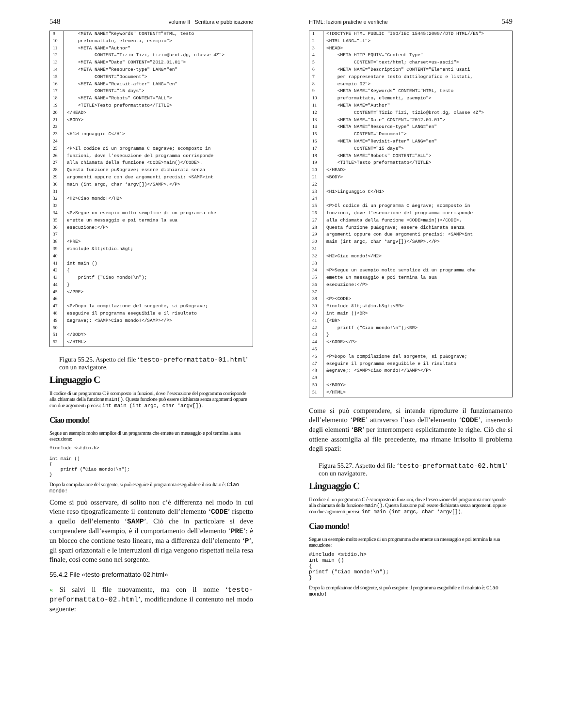548 volume II Scrittura e pubblicazione
| 9 | <META NAME="Keywords" CONTENT="HTML, testo |
| 10 | preformattato, elementi, esempio"> |
| 11 | <META NAME="Author" |
| 12 | CONTENT="Tizio Tizi, tizio@brot.dg, classe 4Z"> |
| 13 | <META NAME="Date" CONTENT="2012.01.01"> |
| 14 | <META NAME="Resource-type" LANG="en" |
| 15 | CONTENT="Document"> |
| 16 | <META NAME="Revisit-after" LANG="en" |
| 17 | CONTENT="15 days"> |
| 18 | <META NAME="Robots" CONTENT="ALL"> |
| 19 | <TITLE>Testo preformattato</TITLE> |
| 20 | </HEAD> |
| 21 | <BODY> |
| 22 | |
| 23 | <H1>Linguaggio C</H1> |
| 24 | |
| 25 | <P>Il codice di un programma C &egrave; scomposto in |
| 26 | funzioni, dove l’esecuzione del programma corrisponde |
| 27 | alla chiamata della funzione <CODE>main()</CODE>. |
| 28 | Questa funzione pu&ograve; essere dichiarata senza |
| 29 | argomenti oppure con due argomenti precisi: <SAMP>int |
| 30 | main (int argc, char *argv[])</SAMP>.</P> |
| 31 | |
| 32 | <H2>Ciao mondo!</H2> |
| 33 | |
| 34 | <P>Segue un esempio molto semplice di un programma che |
| 35 | emette un messaggio e poi termina la sua |
| 36 | esecuzione:</P> |
| 37 | |
| 38 | <PRE> |
| 39 | #include &lt;stdio.h&gt; |
| 40 | |
| 41 | int main () |
| 42 | { |
| 43 | printf ("Ciao mondo!\n"); |
| 44 | } |
| 45 | </PRE> |
| 46 | |
| 47 | <P>Dopo la compilazione del sorgente, si pu&ograve; |
| 48 | eseguire il programma eseguibile e il risultato |
| 49 | &egrave;: <SAMP>Ciao mondo!</SAMP></P> |
| 50 | |
| 51 | </BODY> |
| 52 | </HTML> |
Figura 55.25. Aspetto del file ‘testo-preformattato-01.html’ con un navigatore.
Linguaggio C
Il codice di un programma C è scomposto in funzioni, dove l’esecuzione del programma corrisponde alla chiamata della funzione main(). Questa funzione può essere dichiarata senza argomenti oppure con due argomenti precisi: int main (int argc, char *argv[]).
Ciao mondo!
Segue un esempio molto semplice di un programma che emette un messaggio e poi termina la sua esecuzione:
#include <stdio.h>

int main ()
{
    printf ("Ciao mondo!\n");
}
Dopo la compilazione del sorgente, si può eseguire il programma eseguibile e il risultato è: Ciao mondo!
Come si può osservare, di solito non c’è differenza nel modo in cui viene reso tipograficamente il contenuto dell’elemento ‘CODE’ rispetto a quello dell’elemento ‘SAMP’. Ciò che in particolare si deve comprendere dall’esempio, è il comportamento dell’elemento ‘PRE’: è un blocco che contiene testo lineare, ma a differenza dell’elemento ‘P’, gli spazi orizzontali e le interruzioni di riga vengono rispettati nella resa finale, così come sono nel sorgente.
55.4.2 File «testo-preformattato-02.html»
« Si salvi il file nuovamente, ma con il nome ‘testo-preformattato-02.html’, modificandone il contenuto nel modo seguente:
HTML: lezioni pratiche e verifiche 549
| 1 | <!DOCTYPE HTML PUBLIC "ISO/IEC 15445:2000//DTD HTML//EN"> |
| 2 | <HTML LANG="it"> |
| 3 | <HEAD> |
| 4 | <META HTTP-EQUIV="Content-Type" |
| 5 | CONTENT="text/html; charset=us-ascii"> |
| 6 | <META NAME="Description" CONTENT="Elementi usati |
| 7 | per rappresentare testo dattilografico e listati, |
| 8 | esempio 02"> |
| 9 | <META NAME="Keywords" CONTENT="HTML, testo |
| 10 | preformattato, elementi, esempio"> |
| 11 | <META NAME="Author" |
| 12 | CONTENT="Tizio Tizi, tizio@brot.dg, classe 4Z"> |
| 13 | <META NAME="Date" CONTENT="2012.01.01"> |
| 14 | <META NAME="Resource-type" LANG="en" |
| 15 | CONTENT="Document"> |
| 16 | <META NAME="Revisit-after" LANG="en" |
| 17 | CONTENT="15 days"> |
| 18 | <META NAME="Robots" CONTENT="ALL"> |
| 19 | <TITLE>Testo preformattato</TITLE> |
| 20 | </HEAD> |
| 21 | <BODY> |
| 22 | |
| 23 | <H1>Linguaggio C</H1> |
| 24 | |
| 25 | <P>Il codice di un programma C &egrave; scomposto in |
| 26 | funzioni, dove l’esecuzione del programma corrisponde |
| 27 | alla chiamata della funzione <CODE>main()</CODE>. |
| 28 | Questa funzione pu&ograve; essere dichiarata senza |
| 29 | argomenti oppure con due argomenti precisi: <SAMP>int |
| 30 | main (int argc, char *argv[])</SAMP>.</P> |
| 31 | |
| 32 | <H2>Ciao mondo!</H2> |
| 33 | |
| 34 | <P>Segue un esempio molto semplice di un programma che |
| 35 | emette un messaggio e poi termina la sua |
| 36 | esecuzione:</P> |
| 37 | |
| 38 | <P><CODE> |
| 39 | #include &lt;stdio.h&gt;<BR> |
| 40 | int main ()<BR> |
| 41 | {<BR> |
| 42 | printf ("Ciao mondo!\n");<BR> |
| 43 | } |
| 44 | </CODE></P> |
| 45 | |
| 46 | <P>Dopo la compilazione del sorgente, si pu&ograve; |
| 47 | eseguire il programma eseguibile e il risultato |
| 48 | &egrave;: <SAMP>Ciao mondo!</SAMP></P> |
| 49 | |
| 50 | </BODY> |
| 51 | </HTML> |
Come si può comprendere, si intende riprodurre il funzionamento dell’elemento ‘PRE’ attraverso l’uso dell’elemento ‘CODE’, inserendo degli elementi ‘BR’ per interrompere esplicitamente le righe. Ciò che si ottiene assomiglia al file precedente, ma rimane irrisolto il problema degli spazi:
Figura 55.27. Aspetto del file ‘testo-preformattato-02.html’ con un navigatore.
Linguaggio C
Il codice di un programma C è scomposto in funzioni, dove l’esecuzione del programma corrisponde alla chiamata della funzione main(). Questa funzione può essere dichiarata senza argomenti oppure con due argomenti precisi: int main (int argc, char *argv[]).
Ciao mondo!
Segue un esempio molto semplice di un programma che emette un messaggio e poi termina la sua esecuzione:
#include <stdio.h>
int main ()
{
printf ("Ciao mondo!\n");
}
Dopo la compilazione del sorgente, si può eseguire il programma eseguibile e il risultato è: Ciao mondo!